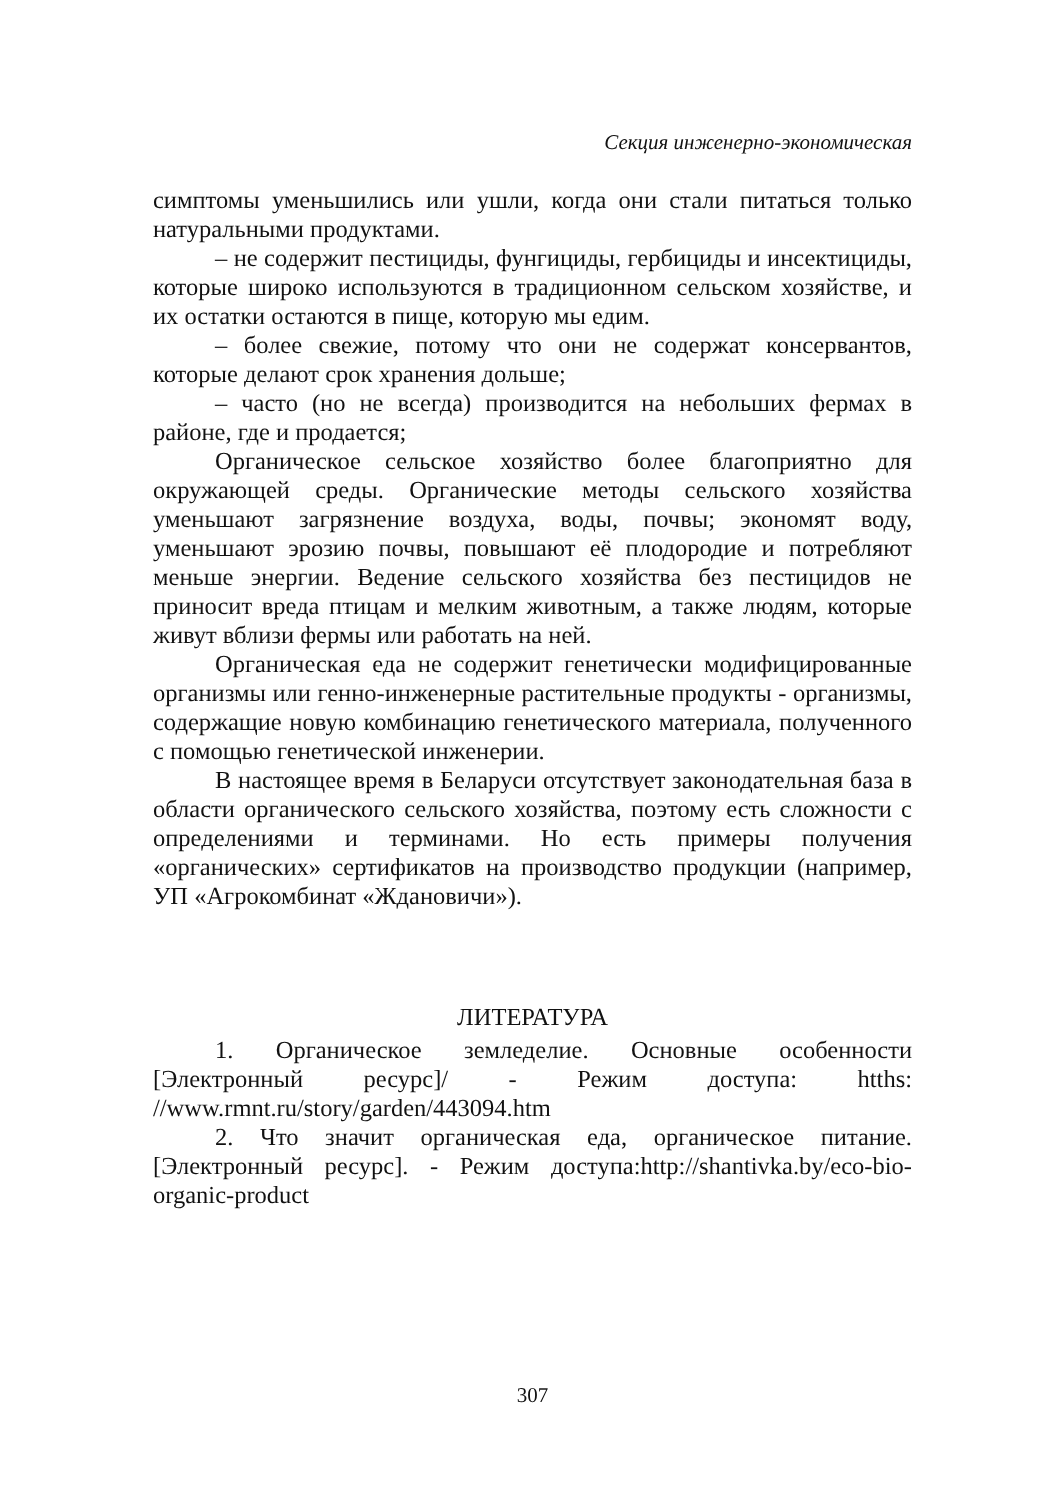Секция инженерно-экономическая
симптомы уменьшились или ушли, когда они стали питаться только натуральными продуктами.
– не содержит пестициды, фунгициды, гербициды и инсектициды, которые широко используются в традиционном сельском хозяйстве, и их остатки остаются в пище, которую мы едим.
– более свежие, потому что они не содержат консервантов, которые делают срок хранения дольше;
– часто (но не всегда) производится на небольших фермах в районе, где и продается;
Органическое сельское хозяйство более благоприятно для окружающей среды. Органические методы сельского хозяйства уменьшают загрязнение воздуха, воды, почвы; экономят воду, уменьшают эрозию почвы, повышают её плодородие и потребляют меньше энергии. Ведение сельского хозяйства без пестицидов не приносит вреда птицам и мелким животным, а также людям, которые живут вблизи фермы или работать на ней.
Органическая еда не содержит генетически модифицированные организмы или генно-инженерные растительные продукты - организмы, содержащие новую комбинацию генетического материала, полученного с помощью генетической инженерии.
В настоящее время в Беларуси отсутствует законодательная база в области органического сельского хозяйства, поэтому есть сложности с определениями и терминами. Но есть примеры получения «органических» сертификатов на производство продукции (например, УП «Агрокомбинат «Ждановичи»).
ЛИТЕРАТУРА
1. Органическое земледелие. Основные особенности [Электронный ресурс]/ - Режим доступа: htths: //www.rmnt.ru/story/garden/443094.htm
2. Что значит органическая еда, органическое питание. [Электронный ресурс]. - Режим доступа:http://shantivka.by/eco-bio-organic-product
307